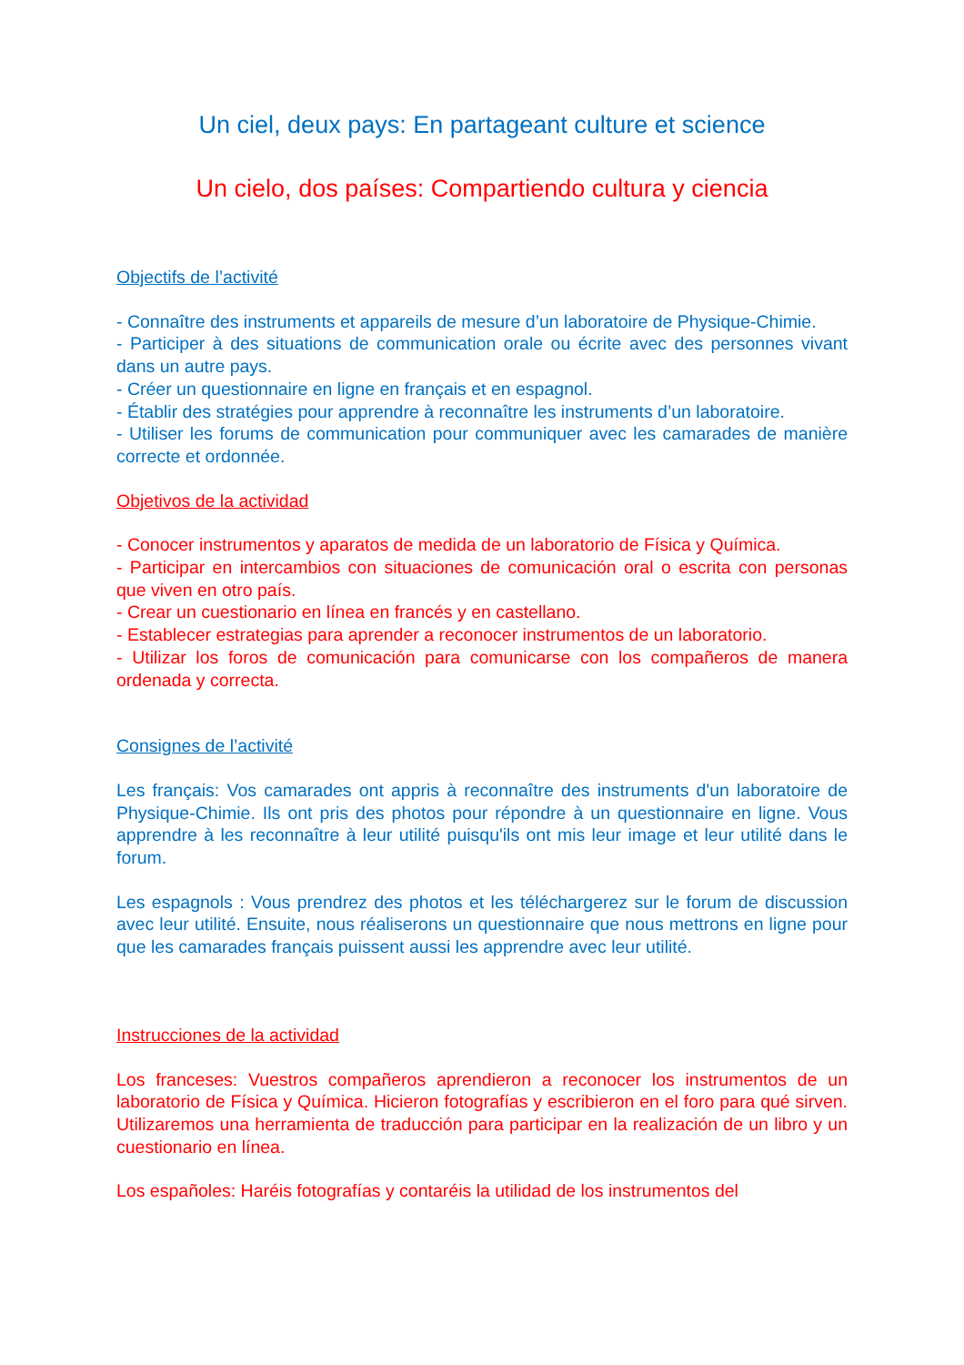Un ciel, deux pays: En partageant culture et science
Un cielo, dos países: Compartiendo cultura y ciencia
Objectifs de l’activité
- Connaître des instruments et appareils de mesure d’un laboratoire de Physique-Chimie.
- Participer à des situations de communication orale ou écrite avec des personnes vivant dans un autre pays.
- Créer un questionnaire en ligne en français et en espagnol.
- Établir des stratégies pour apprendre à reconnaître les instruments d’un laboratoire.
- Utiliser les forums de communication pour communiquer avec les camarades de manière correcte et ordonnée.
Objetivos de la actividad
- Conocer instrumentos y aparatos de medida de un laboratorio de Física y Química.
- Participar en intercambios con situaciones de comunicación oral o escrita con personas que viven en otro país.
- Crear un cuestionario en línea en francés y en castellano.
- Establecer estrategias para aprender a reconocer instrumentos de un laboratorio.
- Utilizar los foros de comunicación para comunicarse con los compañeros de manera ordenada y correcta.
Consignes de l’activité
Les français: Vos camarades ont appris à reconnaître des instruments d'un laboratoire de Physique-Chimie. Ils ont pris des photos pour répondre à un questionnaire en ligne. Vous apprendre à les reconnaître à leur utilité puisqu'ils ont mis leur image et leur utilité dans le forum.
Les espagnols : Vous prendrez des photos et les téléchargerez sur le forum de discussion avec leur utilité. Ensuite, nous réaliserons un questionnaire que nous mettrons en ligne pour que les camarades français puissent aussi les apprendre avec leur utilité.
Instrucciones de la actividad
Los franceses: Vuestros compañeros aprendieron a reconocer los instrumentos de un laboratorio de Física y Química. Hicieron fotografías y escribieron en el foro para qué sirven. Utilizaremos una herramienta de traducción para participar en la realización de un libro y un cuestionario en línea.
Los españoles: Haréis fotografías y contaréis la utilidad de los instrumentos del